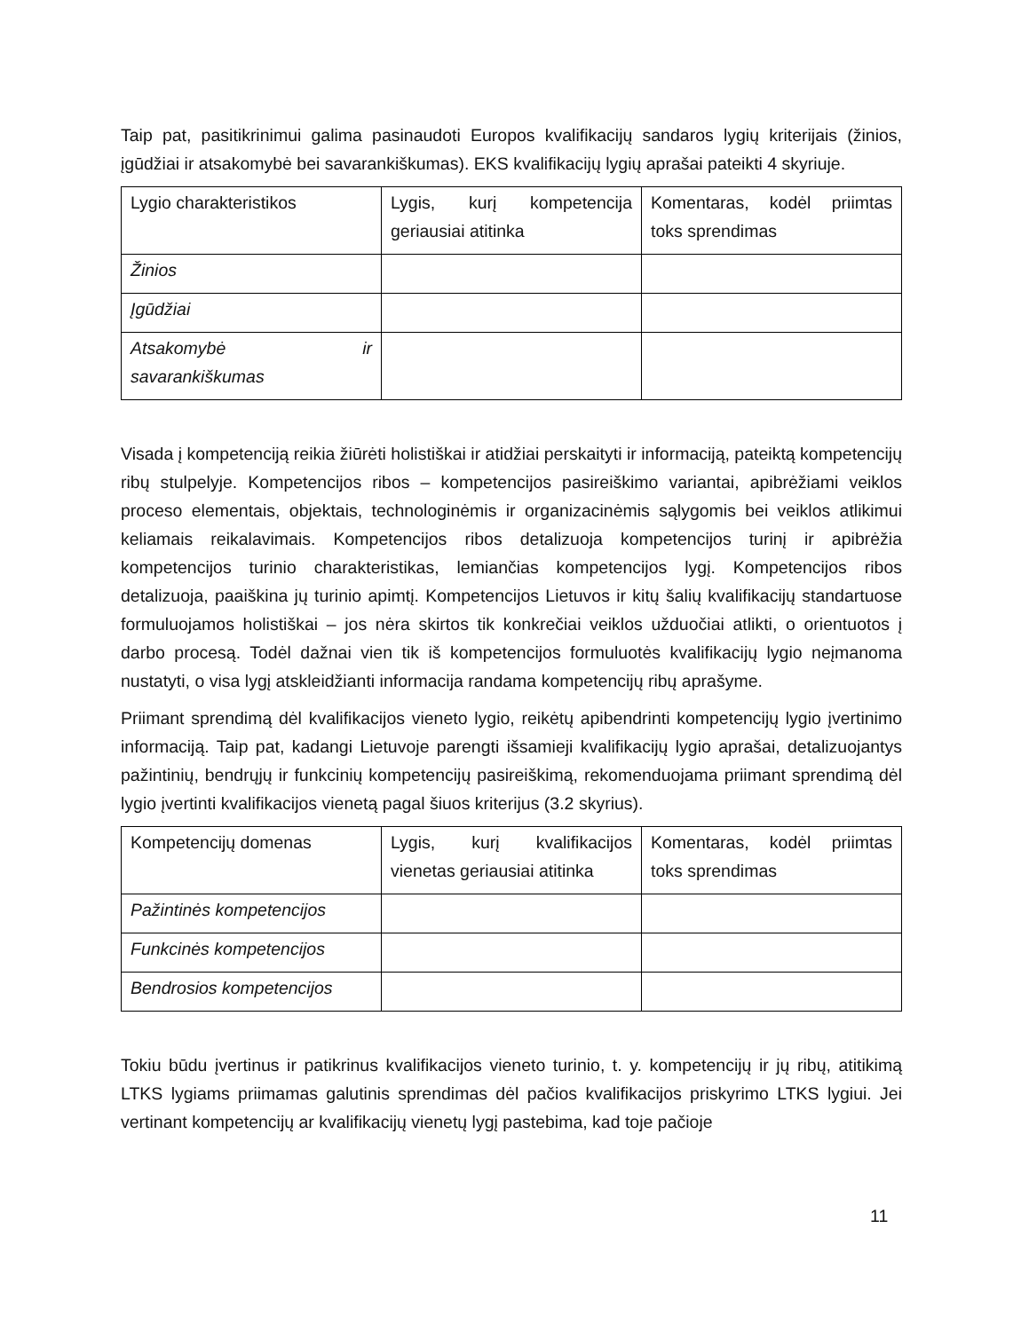Taip pat, pasitikrinimui galima pasinaudoti Europos kvalifikacijų sandaros lygių kriterijais (žinios, įgūdžiai ir atsakomybė bei savarankiškumas). EKS kvalifikacijų lygių aprašai pateikti 4 skyriuje.
| Lygio charakteristikos | Lygis, kurį kompetencija geriausiai atitinka | Komentaras, kodėl priimtas toks sprendimas |
| Žinios | | |
| Įgūdžiai | | |
| Atsakomybė ir savarankiškumas | | |
Visada į kompetenciją reikia žiūrėti holistiškai ir atidžiai perskaityti ir informaciją, pateiktą kompetencijų ribų stulpelyje. Kompetencijos ribos – kompetencijos pasireiškimo variantai, apibrėžiami veiklos proceso elementais, objektais, technologinėmis ir organizacinėmis sąlygomis bei veiklos atlikimui keliamais reikalavimais. Kompetencijos ribos detalizuoja kompetencijos turinį ir apibrėžia kompetencijos turinio charakteristikas, lemiančias kompetencijos lygį. Kompetencijos ribos detalizuoja, paaiškina jų turinio apimtį. Kompetencijos Lietuvos ir kitų šalių kvalifikacijų standartuose formuluojamos holistiškai – jos nėra skirtos tik konkrečiai veiklos užduočiai atlikti, o orientuotos į darbo procesą. Todėl dažnai vien tik iš kompetencijos formuluotės kvalifikacijų lygio neįmanoma nustatyti, o visa lygį atskleidžianti informacija randama kompetencijų ribų aprašyme.
Priimant sprendimą dėl kvalifikacijos vieneto lygio, reikėtų apibendrinti kompetencijų lygio įvertinimo informaciją. Taip pat, kadangi Lietuvoje parengti išsamieji kvalifikacijų lygio aprašai, detalizuojantys pažintinių, bendrųjų ir funkcinių kompetencijų pasireiškimą, rekomenduojama priimant sprendimą dėl lygio įvertinti kvalifikacijos vienetą pagal šiuos kriterijus (3.2 skyrius).
| Kompetencijų domenas | Lygis, kurį kvalifikacijos vienetas geriausiai atitinka | Komentaras, kodėl priimtas toks sprendimas |
| Pažintinės kompetencijos | | |
| Funkcinės kompetencijos | | |
| Bendrosios kompetencijos | | |
Tokiu būdu įvertinus ir patikrinus kvalifikacijos vieneto turinio, t. y. kompetencijų ir jų ribų, atitikimą LTKS lygiams priimamas galutinis sprendimas dėl pačios kvalifikacijos priskyrimo LTKS lygiui. Jei vertinant kompetencijų ar kvalifikacijų vienetų lygį pastebima, kad toje pačioje
11